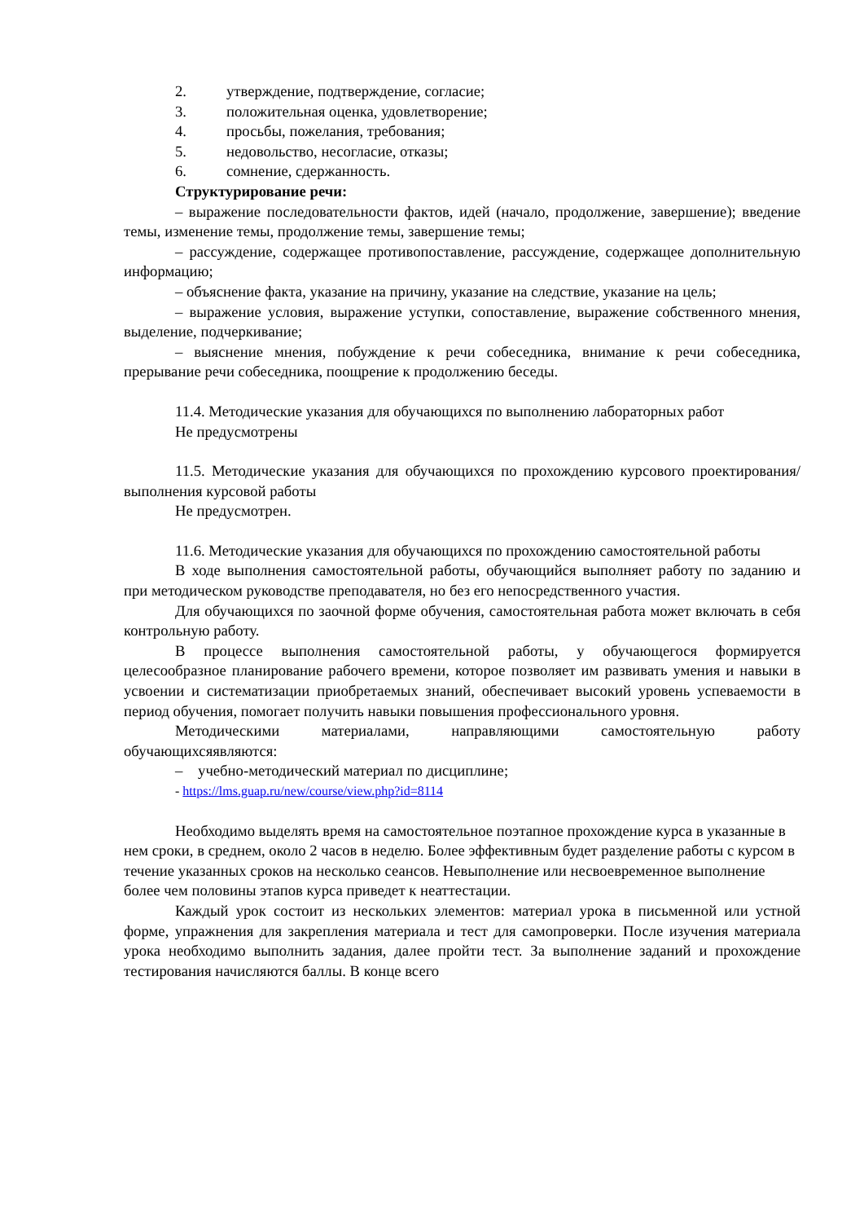2. утверждение, подтверждение, согласие;
3. положительная оценка, удовлетворение;
4. просьбы, пожелания, требования;
5. недовольство, несогласие, отказы;
6. сомнение, сдержанность.
Структурирование речи:
– выражение последовательности фактов, идей (начало, продолжение, завершение); введение темы, изменение темы, продолжение темы, завершение темы;
– рассуждение, содержащее противопоставление, рассуждение, содержащее дополнительную информацию;
– объяснение факта, указание на причину, указание на следствие, указание на цель;
– выражение условия, выражение уступки, сопоставление, выражение собственного мнения, выделение, подчеркивание;
– выяснение мнения, побуждение к речи собеседника, внимание к речи собеседника, прерывание речи собеседника, поощрение к продолжению беседы.
11.4. Методические указания для обучающихся по выполнению лабораторных работ
Не предусмотрены
11.5. Методические указания для обучающихся по прохождению курсового проектирования/выполнения курсовой работы
Не предусмотрен.
11.6. Методические указания для обучающихся по прохождению самостоятельной работы
В ходе выполнения самостоятельной работы, обучающийся выполняет работу по заданию и при методическом руководстве преподавателя, но без его непосредственного участия.
Для обучающихся по заочной форме обучения, самостоятельная работа может включать в себя контрольную работу.
В процессе выполнения самостоятельной работы, у обучающегося формируется целесообразное планирование рабочего времени, которое позволяет им развивать умения и навыки в усвоении и систематизации приобретаемых знаний, обеспечивает высокий уровень успеваемости в период обучения, помогает получить навыки повышения профессионального уровня.
Методическими материалами, направляющими самостоятельную работу обучающихсяявляются:
– учебно-методический материал по дисциплине;
- https://lms.guap.ru/new/course/view.php?id=8114
Необходимо выделять время на самостоятельное поэтапное прохождение курса в указанные в нем сроки, в среднем, около 2 часов в неделю. Более эффективным будет разделение работы с курсом в течение указанных сроков на несколько сеансов. Невыполнение или несвоевременное выполнение более чем половины этапов курса приведет к неаттестации.
Каждый урок состоит из нескольких элементов: материал урока в письменной или устной форме, упражнения для закрепления материала и тест для самопроверки. После изучения материала урока необходимо выполнить задания, далее пройти тест. За выполнение заданий и прохождение тестирования начисляются баллы. В конце всего